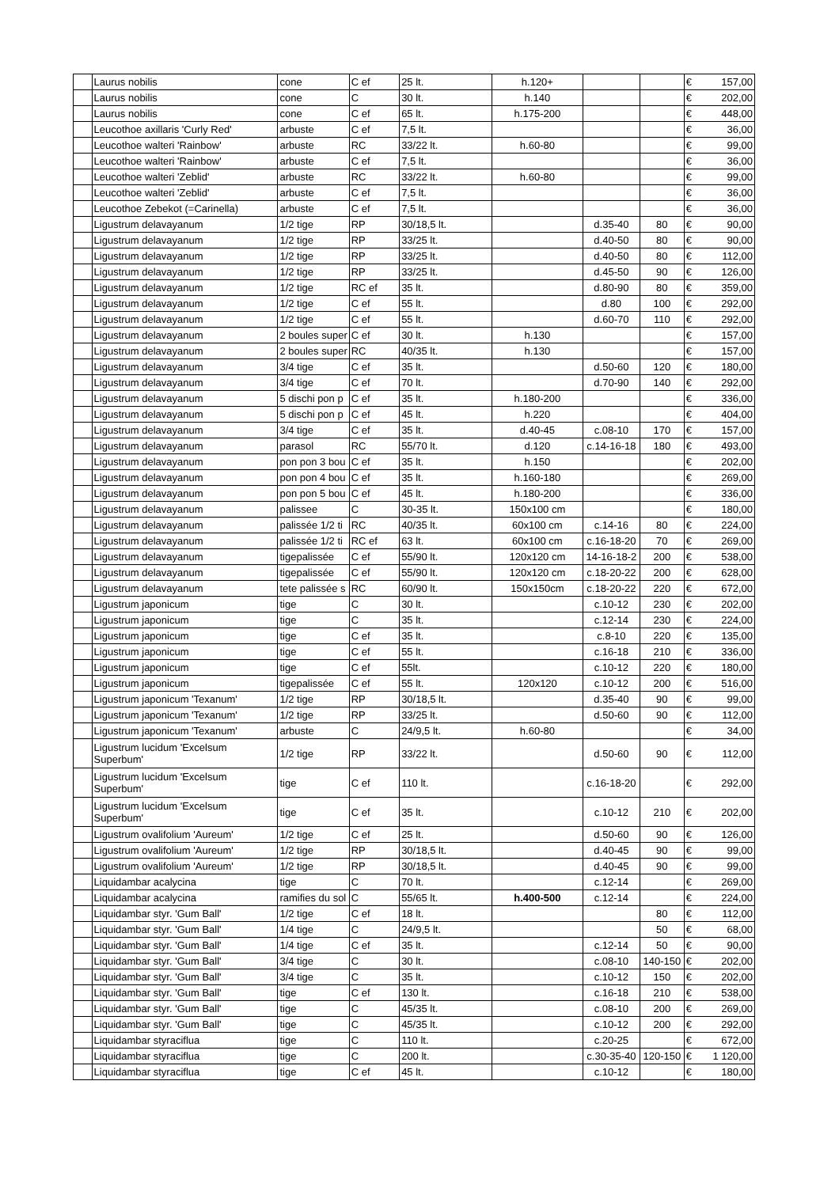| | Laurus nobilis | cone | C ef | 25 lt. | h.120+ | | | € 157,00 |
| | Laurus nobilis | cone | C | 30 lt. | h.140 | | | € 202,00 |
| | Laurus nobilis | cone | C ef | 65 lt. | h.175-200 | | | € 448,00 |
| | Leucothoe axillaris 'Curly Red' | arbuste | C ef | 7,5 lt. | | | | € 36,00 |
| | Leucothoe walteri 'Rainbow' | arbuste | RC | 33/22 lt. | h.60-80 | | | € 99,00 |
| | Leucothoe walteri 'Rainbow' | arbuste | C ef | 7,5 lt. | | | | € 36,00 |
| | Leucothoe walteri 'Zeblid' | arbuste | RC | 33/22 lt. | h.60-80 | | | € 99,00 |
| | Leucothoe walteri 'Zeblid' | arbuste | C ef | 7,5 lt. | | | | € 36,00 |
| | Leucothoe Zebekot (=Carinella) | arbuste | C ef | 7,5 lt. | | | | € 36,00 |
| | Ligustrum delavayanum | 1/2 tige | RP | 30/18,5 lt. | | d.35-40 | 80 | € 90,00 |
| | Ligustrum delavayanum | 1/2 tige | RP | 33/25 lt. | | d.40-50 | 80 | € 90,00 |
| | Ligustrum delavayanum | 1/2 tige | RP | 33/25 lt. | | d.40-50 | 80 | € 112,00 |
| | Ligustrum delavayanum | 1/2 tige | RP | 33/25 lt. | | d.45-50 | 90 | € 126,00 |
| | Ligustrum delavayanum | 1/2 tige | RC ef | 35 lt. | | d.80-90 | 80 | € 359,00 |
| | Ligustrum delavayanum | 1/2 tige | C ef | 55 lt. | | d.80 | 100 | € 292,00 |
| | Ligustrum delavayanum | 1/2 tige | C ef | 55 lt. | | d.60-70 | 110 | € 292,00 |
| | Ligustrum delavayanum | 2 boules super | C ef | 30 lt. | h.130 | | | € 157,00 |
| | Ligustrum delavayanum | 2 boules super | RC | 40/35 lt. | h.130 | | | € 157,00 |
| | Ligustrum delavayanum | 3/4 tige | C ef | 35 lt. | | d.50-60 | 120 | € 180,00 |
| | Ligustrum delavayanum | 3/4 tige | C ef | 70 lt. | | d.70-90 | 140 | € 292,00 |
| | Ligustrum delavayanum | 5 dischi pon p | C ef | 35 lt. | h.180-200 | | | € 336,00 |
| | Ligustrum delavayanum | 5 dischi pon p | C ef | 45 lt. | h.220 | | | € 404,00 |
| | Ligustrum delavayanum | 3/4 tige | C ef | 35 lt. | d.40-45 | c.08-10 | 170 | € 157,00 |
| | Ligustrum delavayanum | parasol | RC | 55/70 lt. | d.120 | c.14-16-18 | 180 | € 493,00 |
| | Ligustrum delavayanum | pon pon 3 bou | C ef | 35 lt. | h.150 | | | € 202,00 |
| | Ligustrum delavayanum | pon pon 4 bou | C ef | 35 lt. | h.160-180 | | | € 269,00 |
| | Ligustrum delavayanum | pon pon 5 bou | C ef | 45 lt. | h.180-200 | | | € 336,00 |
| | Ligustrum delavayanum | palissee | C | 30-35 lt. | 150x100 cm | | | € 180,00 |
| | Ligustrum delavayanum | palissée 1/2 ti | RC | 40/35 lt. | 60x100 cm | c.14-16 | 80 | € 224,00 |
| | Ligustrum delavayanum | palissée 1/2 ti | RC ef | 63 lt. | 60x100 cm | c.16-18-20 | 70 | € 269,00 |
| | Ligustrum delavayanum | tigepalissée | C ef | 55/90 lt. | 120x120 cm | 14-16-18-2 | 200 | € 538,00 |
| | Ligustrum delavayanum | tigepalissée | C ef | 55/90 lt. | 120x120 cm | c.18-20-22 | 200 | € 628,00 |
| | Ligustrum delavayanum | tete palissée s | RC | 60/90 lt. | 150x150cm | c.18-20-22 | 220 | € 672,00 |
| | Ligustrum japonicum | tige | C | 30 lt. | | c.10-12 | 230 | € 202,00 |
| | Ligustrum japonicum | tige | C | 35 lt. | | c.12-14 | 230 | € 224,00 |
| | Ligustrum japonicum | tige | C ef | 35 lt. | | c.8-10 | 220 | € 135,00 |
| | Ligustrum japonicum | tige | C ef | 55 lt. | | c.16-18 | 210 | € 336,00 |
| | Ligustrum japonicum | tige | C ef | 55lt. | | c.10-12 | 220 | € 180,00 |
| | Ligustrum japonicum | tigepalissée | C ef | 55 lt. | 120x120 | c.10-12 | 200 | € 516,00 |
| | Ligustrum japonicum 'Texanum' | 1/2 tige | RP | 30/18,5 lt. | | d.35-40 | 90 | € 99,00 |
| | Ligustrum japonicum 'Texanum' | 1/2 tige | RP | 33/25 lt. | | d.50-60 | 90 | € 112,00 |
| | Ligustrum japonicum 'Texanum' | arbuste | C | 24/9,5 lt. | h.60-80 | | | € 34,00 |
| | Ligustrum lucidum 'Excelsum Superbum' | 1/2 tige | RP | 33/22 lt. | | d.50-60 | 90 | € 112,00 |
| | Ligustrum lucidum 'Excelsum Superbum' | tige | C ef | 110 lt. | | c.16-18-20 | | € 292,00 |
| | Ligustrum lucidum 'Excelsum Superbum' | tige | C ef | 35 lt. | | c.10-12 | 210 | € 202,00 |
| | Ligustrum ovalifolium 'Aureum' | 1/2 tige | C ef | 25 lt. | | d.50-60 | 90 | € 126,00 |
| | Ligustrum ovalifolium 'Aureum' | 1/2 tige | RP | 30/18,5 lt. | | d.40-45 | 90 | € 99,00 |
| | Ligustrum ovalifolium 'Aureum' | 1/2 tige | RP | 30/18,5 lt. | | d.40-45 | 90 | € 99,00 |
| | Liquidambar acalycina | tige | C | 70 lt. | | c.12-14 | | € 269,00 |
| | Liquidambar acalycina | ramifies du sol | C | 55/65 lt. | h.400-500 | c.12-14 | | € 224,00 |
| | Liquidambar styr. 'Gum Ball' | 1/2 tige | C ef | 18 lt. | | | 80 | € 112,00 |
| | Liquidambar styr. 'Gum Ball' | 1/4 tige | C | 24/9,5 lt. | | | 50 | € 68,00 |
| | Liquidambar styr. 'Gum Ball' | 1/4 tige | C ef | 35 lt. | | c.12-14 | 50 | € 90,00 |
| | Liquidambar styr. 'Gum Ball' | 3/4 tige | C | 30 lt. | | c.08-10 | 140-150 | € 202,00 |
| | Liquidambar styr. 'Gum Ball' | 3/4 tige | C | 35 lt. | | c.10-12 | 150 | € 202,00 |
| | Liquidambar styr. 'Gum Ball' | tige | C ef | 130 lt. | | c.16-18 | 210 | € 538,00 |
| | Liquidambar styr. 'Gum Ball' | tige | C | 45/35 lt. | | c.08-10 | 200 | € 269,00 |
| | Liquidambar styr. 'Gum Ball' | tige | C | 45/35 lt. | | c.10-12 | 200 | € 292,00 |
| | Liquidambar styraciflua | tige | C | 110 lt. | | c.20-25 | | € 672,00 |
| | Liquidambar styraciflua | tige | C | 200 lt. | | c.30-35-40 | 120-150 | € 1 120,00 |
| | Liquidambar styraciflua | tige | C ef | 45 lt. | | c.10-12 | | € 180,00 |